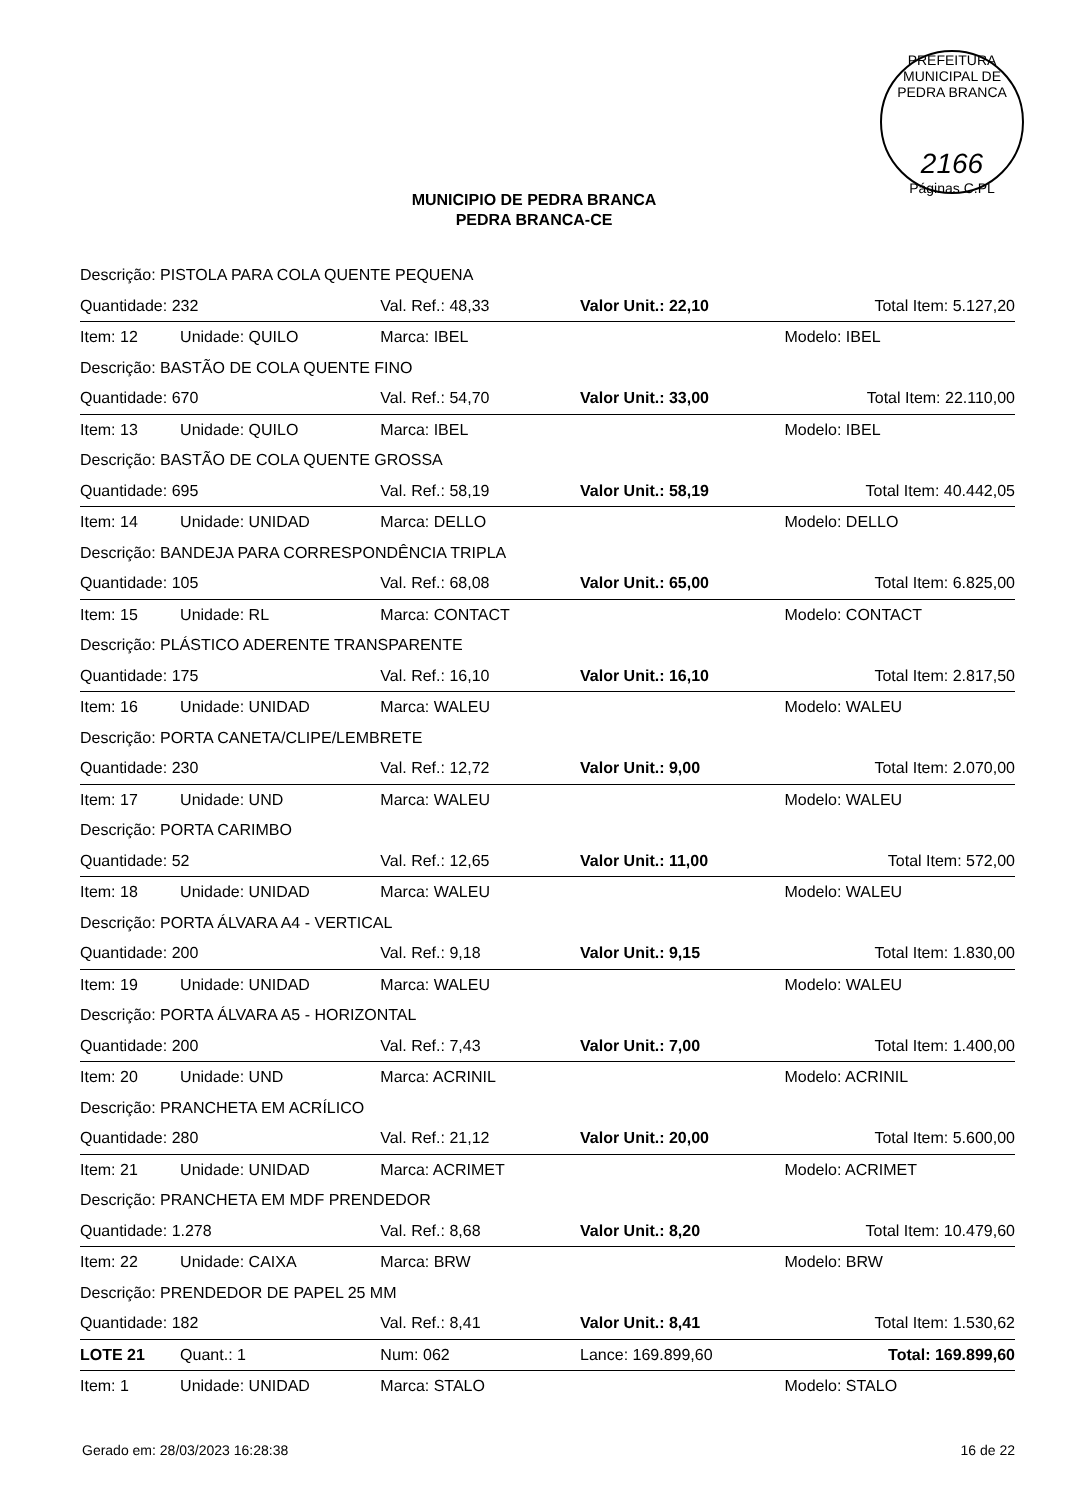PREFEITURA MUNICIPAL DE PEDRA BRANCA
2166
Páginas C.PL
MUNICIPIO DE PEDRA BRANCA
PEDRA BRANCA-CE
| Descrição: PISTOLA PARA COLA QUENTE PEQUENA | | | | |
| Quantidade: 232 | | Val. Ref.: 48,33 | Valor Unit.: 22,10 | Total Item: 5.127,20 |
| Item: 12 | Unidade: QUILO | Marca: IBEL | | Modelo: IBEL |
| Descrição: BASTÃO DE COLA QUENTE FINO | | | | |
| Quantidade: 670 | | Val. Ref.: 54,70 | Valor Unit.: 33,00 | Total Item: 22.110,00 |
| Item: 13 | Unidade: QUILO | Marca: IBEL | | Modelo: IBEL |
| Descrição: BASTÃO DE COLA QUENTE GROSSA | | | | |
| Quantidade: 695 | | Val. Ref.: 58,19 | Valor Unit.: 58,19 | Total Item: 40.442,05 |
| Item: 14 | Unidade: UNIDAD | Marca: DELLO | | Modelo: DELLO |
| Descrição: BANDEJA PARA CORRESPONDÊNCIA TRIPLA | | | | |
| Quantidade: 105 | | Val. Ref.: 68,08 | Valor Unit.: 65,00 | Total Item: 6.825,00 |
| Item: 15 | Unidade: RL | Marca: CONTACT | | Modelo: CONTACT |
| Descrição: PLÁSTICO ADERENTE TRANSPARENTE | | | | |
| Quantidade: 175 | | Val. Ref.: 16,10 | Valor Unit.: 16,10 | Total Item: 2.817,50 |
| Item: 16 | Unidade: UNIDAD | Marca: WALEU | | Modelo: WALEU |
| Descrição: PORTA CANETA/CLIPE/LEMBRETE | | | | |
| Quantidade: 230 | | Val. Ref.: 12,72 | Valor Unit.: 9,00 | Total Item: 2.070,00 |
| Item: 17 | Unidade: UND | Marca: WALEU | | Modelo: WALEU |
| Descrição: PORTA CARIMBO | | | | |
| Quantidade: 52 | | Val. Ref.: 12,65 | Valor Unit.: 11,00 | Total Item: 572,00 |
| Item: 18 | Unidade: UNIDAD | Marca: WALEU | | Modelo: WALEU |
| Descrição: PORTA ÁLVARA A4 - VERTICAL | | | | |
| Quantidade: 200 | | Val. Ref.: 9,18 | Valor Unit.: 9,15 | Total Item: 1.830,00 |
| Item: 19 | Unidade: UNIDAD | Marca: WALEU | | Modelo: WALEU |
| Descrição: PORTA ÁLVARA A5 - HORIZONTAL | | | | |
| Quantidade: 200 | | Val. Ref.: 7,43 | Valor Unit.: 7,00 | Total Item: 1.400,00 |
| Item: 20 | Unidade: UND | Marca: ACRINIL | | Modelo: ACRINIL |
| Descrição: PRANCHETA EM ACRÍLICO | | | | |
| Quantidade: 280 | | Val. Ref.: 21,12 | Valor Unit.: 20,00 | Total Item: 5.600,00 |
| Item: 21 | Unidade: UNIDAD | Marca: ACRIMET | | Modelo: ACRIMET |
| Descrição: PRANCHETA EM MDF PRENDEDOR | | | | |
| Quantidade: 1.278 | | Val. Ref.: 8,68 | Valor Unit.: 8,20 | Total Item: 10.479,60 |
| Item: 22 | Unidade: CAIXA | Marca: BRW | | Modelo: BRW |
| Descrição: PRENDEDOR DE PAPEL 25 MM | | | | |
| Quantidade: 182 | | Val. Ref.: 8,41 | Valor Unit.: 8,41 | Total Item: 1.530,62 |
| LOTE 21 | Quant.: 1 | Num: 062 | Lance: 169.899,60 | Total: 169.899,60 |
| Item: 1 | Unidade: UNIDAD | Marca: STALO | | Modelo: STALO |
Gerado em: 28/03/2023 16:28:38 16 de 22